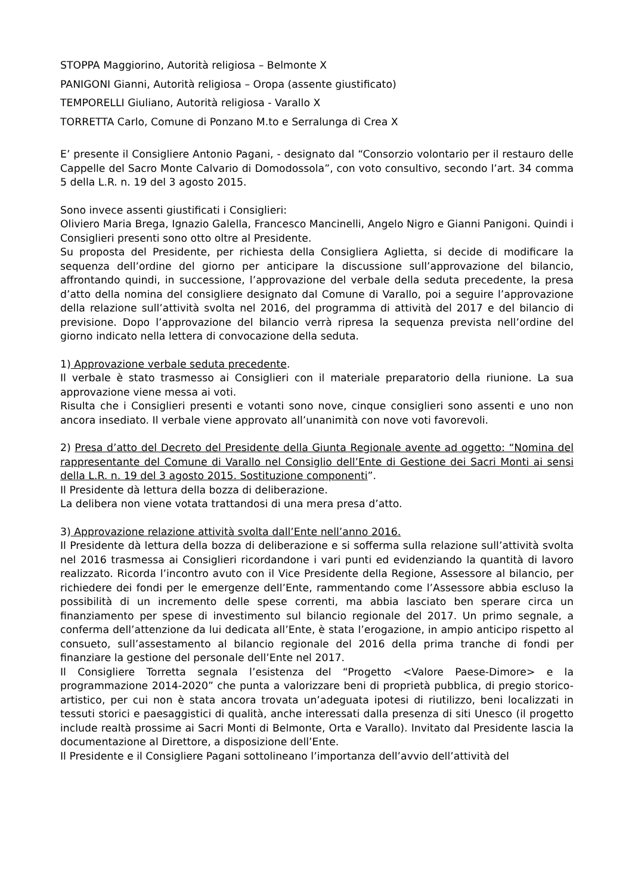STOPPA Maggiorino, Autorità religiosa – Belmonte X
PANIGONI Gianni, Autorità religiosa – Oropa (assente giustificato)
TEMPORELLI Giuliano, Autorità religiosa - Varallo X
TORRETTA Carlo, Comune di Ponzano M.to e Serralunga di Crea X
E’ presente il Consigliere Antonio Pagani, - designato dal “Consorzio volontario per il restauro delle Cappelle del Sacro Monte Calvario di Domodossola”, con voto consultivo, secondo l’art. 34 comma 5 della L.R. n. 19 del 3 agosto 2015.
Sono invece assenti giustificati i Consiglieri:
Oliviero Maria Brega, Ignazio Galella, Francesco Mancinelli, Angelo Nigro e Gianni Panigoni. Quindi i Consiglieri presenti sono otto oltre al Presidente.
Su proposta del Presidente, per richiesta della Consigliera Aglietta, si decide di modificare la sequenza dell’ordine del giorno per anticipare la discussione sull’approvazione del bilancio, affrontando quindi, in successione, l’approvazione del verbale della seduta precedente, la presa d’atto della nomina del consigliere designato dal Comune di Varallo, poi a seguire l’approvazione della relazione sull’attività svolta nel 2016, del programma di attività del 2017 e del bilancio di previsione. Dopo l’approvazione del bilancio verrà ripresa la sequenza prevista nell’ordine del giorno indicato nella lettera di convocazione della seduta.
1) Approvazione verbale seduta precedente.
Il verbale è stato trasmesso ai Consiglieri con il materiale preparatorio della riunione. La sua approvazione viene messa ai voti.
Risulta che i Consiglieri presenti e votanti sono nove, cinque consiglieri sono assenti e uno non ancora insediato. Il verbale viene approvato all’unanimità con nove voti favorevoli.
2) Presa d’atto del Decreto del Presidente della Giunta Regionale avente ad oggetto: “Nomina del rappresentante del Comune di Varallo nel Consiglio dell’Ente di Gestione dei Sacri Monti ai sensi della L.R. n. 19 del 3 agosto 2015. Sostituzione componenti”.
Il Presidente dà lettura della bozza di deliberazione.
La delibera non viene votata trattandosi di una mera presa d’atto.
3) Approvazione relazione attività svolta dall’Ente nell’anno 2016.
Il Presidente dà lettura della bozza di deliberazione e si sofferma sulla relazione sull’attività svolta nel 2016 trasmessa ai Consiglieri ricordandone i vari punti ed evidenziando la quantità di lavoro realizzato. Ricorda l’incontro avuto con il Vice Presidente della Regione, Assessore al bilancio, per richiedere dei fondi per le emergenze dell’Ente, rammentando come l’Assessore abbia escluso la possibilità di un incremento delle spese correnti, ma abbia lasciato ben sperare circa un finanziamento per spese di investimento sul bilancio regionale del 2017. Un primo segnale, a conferma dell’attenzione da lui dedicata all’Ente, è stata l’erogazione, in ampio anticipo rispetto al consueto, sull’assestamento al bilancio regionale del 2016 della prima tranche di fondi per finanziare la gestione del personale dell’Ente nel 2017.
Il Consigliere Torretta segnala l’esistenza del “Progetto <Valore Paese-Dimore> e la programmazione 2014-2020” che punta a valorizzare beni di proprietà pubblica, di pregio storico-artistico, per cui non è stata ancora trovata un’adeguata ipotesi di riutilizzo, beni localizzati in tessuti storici e paesaggistici di qualità, anche interessati dalla presenza di siti Unesco (il progetto include realtà prossime ai Sacri Monti di Belmonte, Orta e Varallo). Invitato dal Presidente lascia la documentazione al Direttore, a disposizione dell’Ente.
Il Presidente e il Consigliere Pagani sottolineano l’importanza dell’avvio dell’attività del